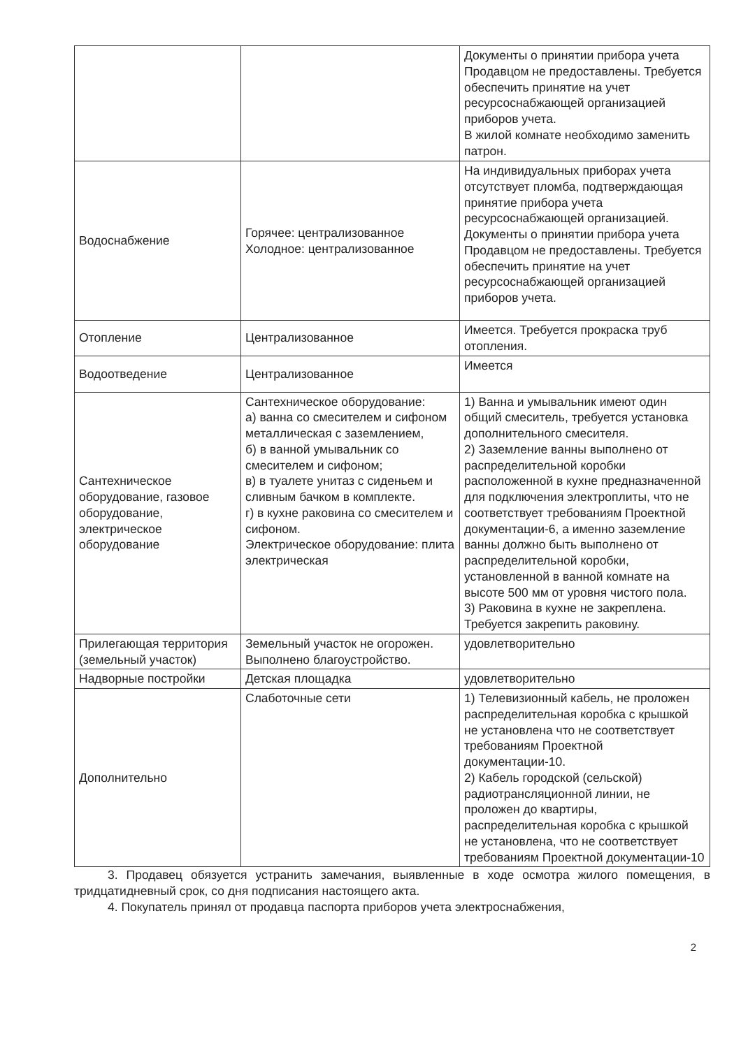| | | Документы о принятии прибора учета Продавцом не предоставлены. Требуется обеспечить принятие на учет ресурсоснабжающей организацией приборов учета. В жилой комнате необходимо заменить патрон. |
| Водоснабжение | Горячее: централизованное Холодное: централизованное | На индивидуальных приборах учета отсутствует пломба, подтверждающая принятие прибора учета ресурсоснабжающей организацией. Документы о принятии прибора учета Продавцом не предоставлены. Требуется обеспечить принятие на учет ресурсоснабжающей организацией приборов учета. |
| Отопление | Централизованное | Имеется. Требуется прокраска труб отопления. |
| Водоотведение | Централизованное | Имеется |
| Сантехническое оборудование, газовое оборудование, электрическое оборудование | Сантехническое оборудование: а) ванна со смесителем и сифоном металлическая с заземлением, б) в ванной умывальник со смесителем и сифоном; в) в туалете унитаз с сиденьем и сливным бачком в комплекте. г) в кухне раковина со смесителем и сифоном. Электрическое оборудование: плита электрическая | 1) Ванна и умывальник имеют один общий смеситель, требуется установка дополнительного смесителя. 2) Заземление ванны выполнено от распределительной коробки расположенной в кухне предназначенной для подключения электроплиты, что не соответствует требованиям Проектной документации-6, а именно заземление ванны должно быть выполнено от распределительной коробки, установленной в ванной комнате на высоте 500 мм от уровня чистого пола. 3) Раковина в кухне не закреплена. Требуется закрепить раковину. |
| Прилегающая территория (земельный участок) | Земельный участок не огорожен. Выполнено благоустройство. | удовлетворительно |
| Надворные постройки | Детская площадка | удовлетворительно |
| Дополнительно | Слаботочные сети | 1) Телевизионный кабель, не проложен распределительная коробка с крышкой не установлена что не соответствует требованиям Проектной документации-10. 2) Кабель городской (сельской) радиотрансляционной линии, не проложен до квартиры, распределительная коробка с крышкой не установлена, что не соответствует требованиям Проектной документации-10 |
3. Продавец обязуется устранить замечания, выявленные в ходе осмотра жилого помещения, в тридцатидневный срок, со дня подписания настоящего акта.
4. Покупатель принял от продавца паспорта приборов учета электроснабжения,
2